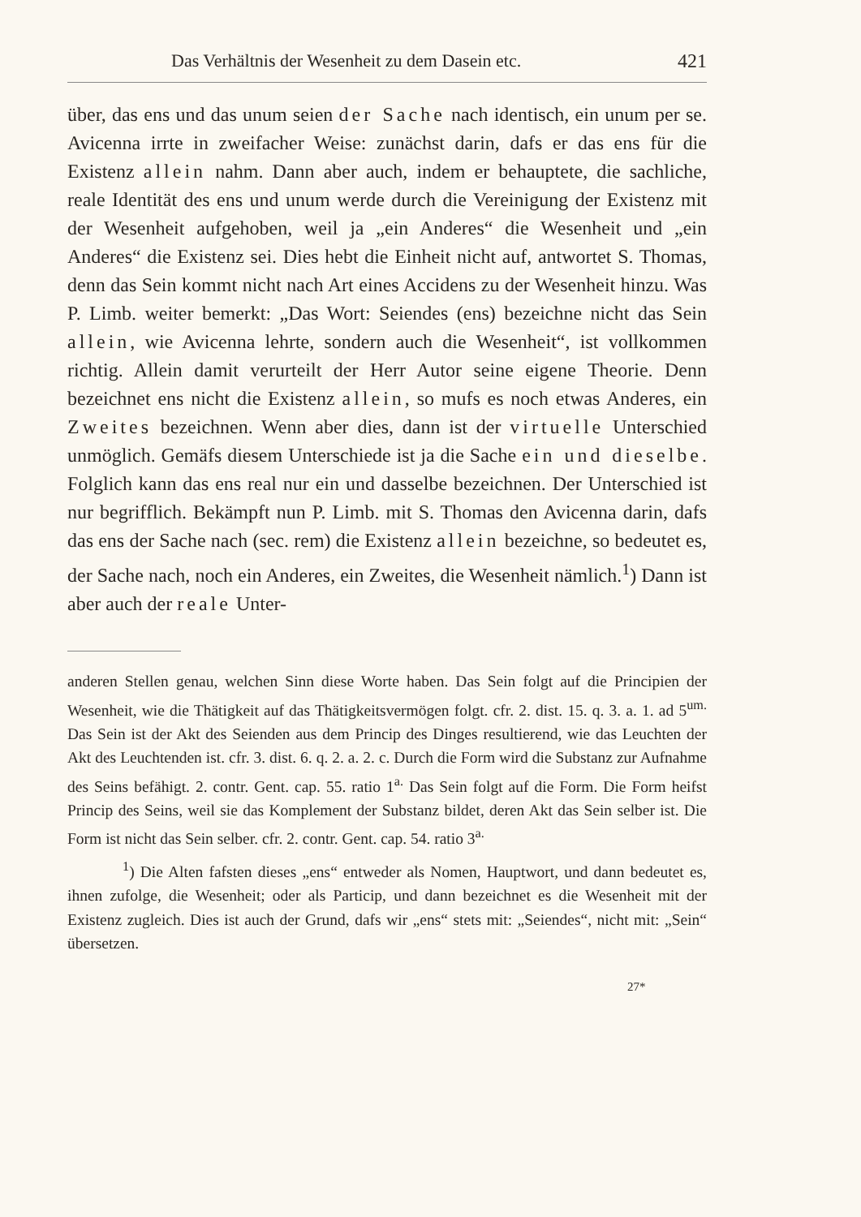Das Verhältnis der Wesenheit zu dem Dasein etc. 421
über, das ens und das unum seien der Sache nach identisch, ein unum per se. Avicenna irrte in zweifacher Weise: zunächst darin, dafs er das ens für die Existenz allein nahm. Dann aber auch, indem er behauptete, die sachliche, reale Identität des ens und unum werde durch die Vereinigung der Existenz mit der Wesenheit aufgehoben, weil ja „ein Anderes“ die Wesenheit und „ein Anderes“ die Existenz sei. Dies hebt die Einheit nicht auf, antwortet S. Thomas, denn das Sein kommt nicht nach Art eines Accidens zu der Wesenheit hinzu. Was P. Limb. weiter bemerkt: „Das Wort: Seiendes (ens) bezeichne nicht das Sein allein, wie Avicenna lehrte, sondern auch die Wesenheit“, ist vollkommen richtig. Allein damit verurteilt der Herr Autor seine eigene Theorie. Denn bezeichnet ens nicht die Existenz allein, so mufs es noch etwas Anderes, ein Zweites bezeichnen. Wenn aber dies, dann ist der virtuelle Unterschied unmöglich. Gemäfs diesem Unterschiede ist ja die Sache ein und dieselbe. Folglich kann das ens real nur ein und dasselbe bezeichnen. Der Unterschied ist nur begrifflich. Bekämpft nun P. Limb. mit S. Thomas den Avicenna darin, dafs das ens der Sache nach (sec. rem) die Existenz allein bezeichne, so bedeutet es, der Sache nach, noch ein Anderes, ein Zweites, die Wesenheit nämlich.<sup>1</sup>) Dann ist aber auch der reale Unter-
anderen Stellen genau, welchen Sinn diese Worte haben. Das Sein folgt auf die Principien der Wesenheit, wie die Thätigkeit auf das Thätigkeitsvermögen folgt. cfr. 2. dist. 15. q. 3. a. 1. ad 5<sup>um.</sup> Das Sein ist der Akt des Seienden aus dem Princip des Dinges resultierend, wie das Leuchten der Akt des Leuchtenden ist. cfr. 3. dist. 6. q. 2. a. 2. c. Durch die Form wird die Substanz zur Aufnahme des Seins befähigt. 2. contr. Gent. cap. 55. ratio 1<sup>a.</sup> Das Sein folgt auf die Form. Die Form heifst Princip des Seins, weil sie das Komplement der Substanz bildet, deren Akt das Sein selber ist. Die Form ist nicht das Sein selber. cfr. 2. contr. Gent. cap. 54. ratio 3<sup>a.</sup>
<sup>1</sup>) Die Alten fafsten dieses „ens“ entweder als Nomen, Hauptwort, und dann bedeutet es, ihnen zufolge, die Wesenheit; oder als Particip, und dann bezeichnet es die Wesenheit mit der Existenz zugleich. Dies ist auch der Grund, dafs wir „ens“ stets mit: „Seiendes“, nicht mit: „Sein“ übersetzen.
27*